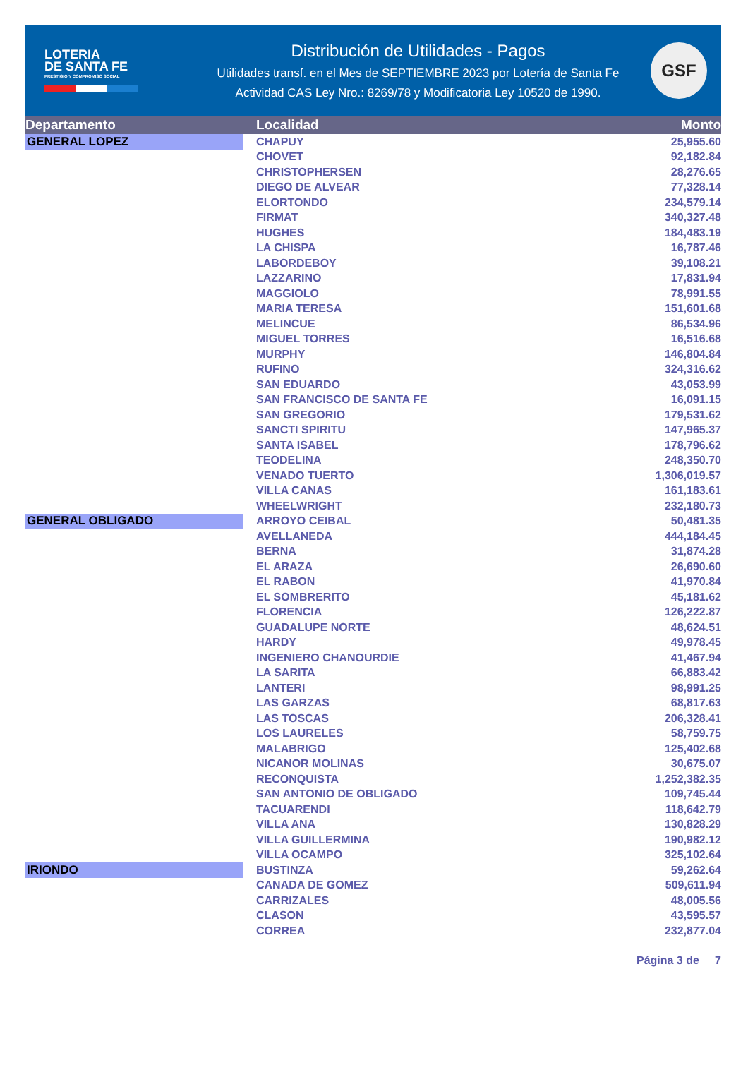LOTERIA
DE SANTA FE
PRESTIGIO Y COMPROMISO SOCIAL
Distribución de Utilidades - Pagos
Utilidades transf. en el Mes de SEPTIEMBRE 2023 por Lotería de Santa Fe
Actividad CAS Ley Nro.: 8269/78 y Modificatoria Ley 10520 de 1990.
GSF
| Departamento | Localidad | Monto |
| --- | --- | --- |
| GENERAL LOPEZ | CHAPUY | 25,955.60 |
| | CHOVET | 92,182.84 |
| | CHRISTOPHERSEN | 28,276.65 |
| | DIEGO DE ALVEAR | 77,328.14 |
| | ELORTONDO | 234,579.14 |
| | FIRMAT | 340,327.48 |
| | HUGHES | 184,483.19 |
| | LA CHISPA | 16,787.46 |
| | LABORDEBOY | 39,108.21 |
| | LAZZARINO | 17,831.94 |
| | MAGGIOLO | 78,991.55 |
| | MARIA TERESA | 151,601.68 |
| | MELINCUE | 86,534.96 |
| | MIGUEL TORRES | 16,516.68 |
| | MURPHY | 146,804.84 |
| | RUFINO | 324,316.62 |
| | SAN EDUARDO | 43,053.99 |
| | SAN FRANCISCO DE SANTA FE | 16,091.15 |
| | SAN GREGORIO | 179,531.62 |
| | SANCTI SPIRITU | 147,965.37 |
| | SANTA ISABEL | 178,796.62 |
| | TEODELINA | 248,350.70 |
| | VENADO TUERTO | 1,306,019.57 |
| | VILLA CANAS | 161,183.61 |
| | WHEELWRIGHT | 232,180.73 |
| GENERAL OBLIGADO | ARROYO CEIBAL | 50,481.35 |
| | AVELLANEDA | 444,184.45 |
| | BERNA | 31,874.28 |
| | EL ARAZA | 26,690.60 |
| | EL RABON | 41,970.84 |
| | EL SOMBRERITO | 45,181.62 |
| | FLORENCIA | 126,222.87 |
| | GUADALUPE NORTE | 48,624.51 |
| | HARDY | 49,978.45 |
| | INGENIERO CHANOURDIE | 41,467.94 |
| | LA SARITA | 66,883.42 |
| | LANTERI | 98,991.25 |
| | LAS GARZAS | 68,817.63 |
| | LAS TOSCAS | 206,328.41 |
| | LOS LAURELES | 58,759.75 |
| | MALABRIGO | 125,402.68 |
| | NICANOR MOLINAS | 30,675.07 |
| | RECONQUISTA | 1,252,382.35 |
| | SAN ANTONIO DE OBLIGADO | 109,745.44 |
| | TACUARENDI | 118,642.79 |
| | VILLA ANA | 130,828.29 |
| | VILLA GUILLERMINA | 190,982.12 |
| | VILLA OCAMPO | 325,102.64 |
| IRIONDO | BUSTINZA | 59,262.64 |
| | CANADA DE GOMEZ | 509,611.94 |
| | CARRIZALES | 48,005.56 |
| | CLASON | 43,595.57 |
| | CORREA | 232,877.04 |
Página 3 de 7